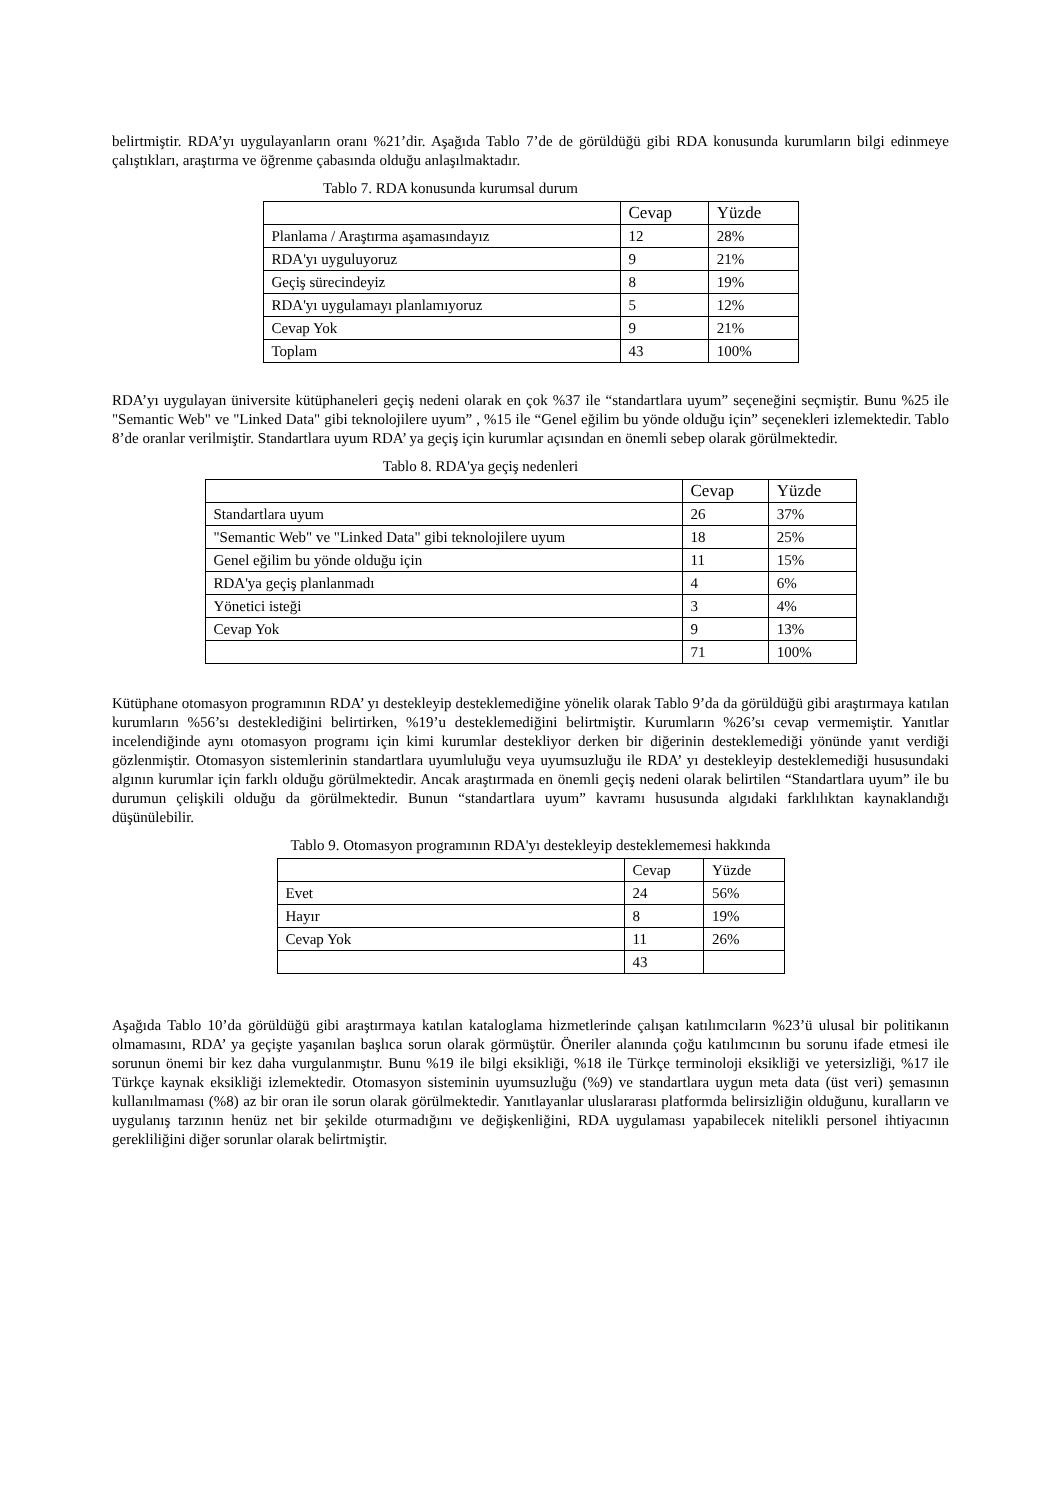belirtmiştir. RDA’yı uygulayanların oranı %21’dir. Aşağıda Tablo 7’de de görüldüğü gibi RDA konusunda kurumların bilgi edinmeye çalıştıkları, araştırma ve öğrenme çabasında olduğu anlaşılmaktadır.
Tablo 7. RDA konusunda kurumsal durum
| | Cevap | Yüzde |
| Planlama / Araştırma aşamasındayız | 12 | 28% |
| RDA'yı uyguluyoruz | 9 | 21% |
| Geçiş sürecindeyiz | 8 | 19% |
| RDA'yı uygulamayı planlamıyoruz | 5 | 12% |
| Cevap Yok | 9 | 21% |
| Toplam | 43 | 100% |
RDA’yı uygulayan üniversite kütüphaneleri geçiş nedeni olarak en çok %37 ile “standartlara uyum” seçeneğini seçmiştir. Bunu %25 ile "Semantic Web" ve "Linked Data" gibi teknolojilere uyum” , %15 ile “Genel eğilim bu yönde olduğu için” seçenekleri izlemektedir. Tablo 8’de oranlar verilmiştir. Standartlara uyum RDA’ ya geçiş için kurumlar açısından en önemli sebep olarak görülmektedir.
Tablo 8. RDA'ya geçiş nedenleri
| | Cevap | Yüzde |
| Standartlara uyum | 26 | 37% |
| "Semantic Web" ve "Linked Data" gibi teknolojilere uyum | 18 | 25% |
| Genel eğilim bu yönde olduğu için | 11 | 15% |
| RDA'ya geçiş planlanmadı | 4 | 6% |
| Yönetici isteği | 3 | 4% |
| Cevap Yok | 9 | 13% |
| | 71 | 100% |
Kütüphane otomasyon programının RDA’ yı destekleyip desteklemediğine yönelik olarak Tablo 9’da da görüldüğü gibi araştırmaya katılan kurumların %56’sı desteklediğini belirtirken, %19’u desteklemediğini belirtmiştir. Kurumların %26’sı cevap vermemiştir. Yanıtlar incelendiğinde aynı otomasyon programı için kimi kurumlar destekliyor derken bir diğerinin desteklemediği yönünde yanıt verdiği gözlenmiştir. Otomasyon sistemlerinin standartlara uyumluluğu veya uyumsuzluğu ile RDA’ yı destekleyip desteklemediği hususundaki algının kurumlar için farklı olduğu görülmektedir. Ancak araştırmada en önemli geçiş nedeni olarak belirtilen “Standartlara uyum” ile bu durumun çelişkili olduğu da görülmektedir. Bunun “standartlara uyum” kavramı hususunda algıdaki farklılıktan kaynaklandığı düşünülebilir.
Tablo 9. Otomasyon programının RDA'yı destekleyip desteklememesi hakkında
| | Cevap | Yüzde |
| Evet | 24 | 56% |
| Hayır | 8 | 19% |
| Cevap Yok | 11 | 26% |
| | 43 | |
Aşağıda Tablo 10’da görüldüğü gibi araştırmaya katılan kataloglama hizmetlerinde çalışan katılımcıların %23’ü ulusal bir politikanın olmamasını, RDA’ ya geçişte yaşanılan başlıca sorun olarak görmüştür. Öneriler alanında çoğu katılımcının bu sorunu ifade etmesi ile sorunun önemi bir kez daha vurgulanmıştır. Bunu %19 ile bilgi eksikliği, %18 ile Türkçe terminoloji eksikliği ve yetersizliği, %17 ile Türkçe kaynak eksikliği izlemektedir. Otomasyon sisteminin uyumsuzluğu (%9) ve standartlara uygun meta data (üst veri) şemasının kullanılmaması (%8) az bir oran ile sorun olarak görülmektedir. Yanıtlayanlar uluslararası platformda belirsizliğin olduğunu, kuralların ve uygulanış tarzının henüz net bir şekilde oturmadığını ve değişkenliğini, RDA uygulaması yapabilecek nitelikli personel ihtiyacının gerekliliğini diğer sorunlar olarak belirtmiştir.